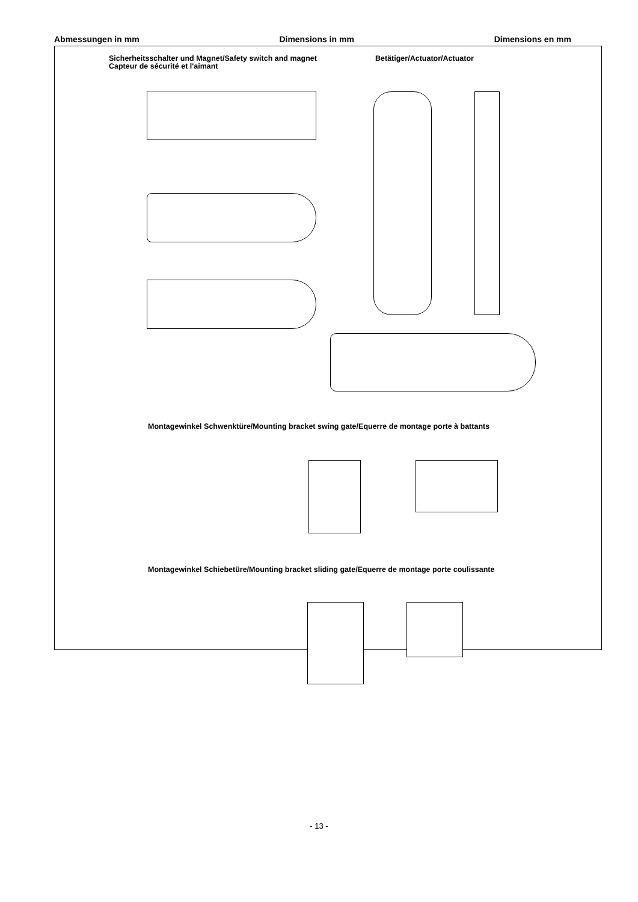Abmessungen in mm Dimensions in mm Dimensions en mm
Sicherheitsschalter und Magnet/Safety switch and magnet
Capteur de sécurité et l'aimant
Betätiger/Actuator/Actuator
Montagewinkel Schwenktüre/Mounting bracket swing gate/Equerre de montage porte à battants
Montagewinkel Schiebetüre/Mounting bracket sliding gate/Equerre de montage porte coulissante
- 13 -